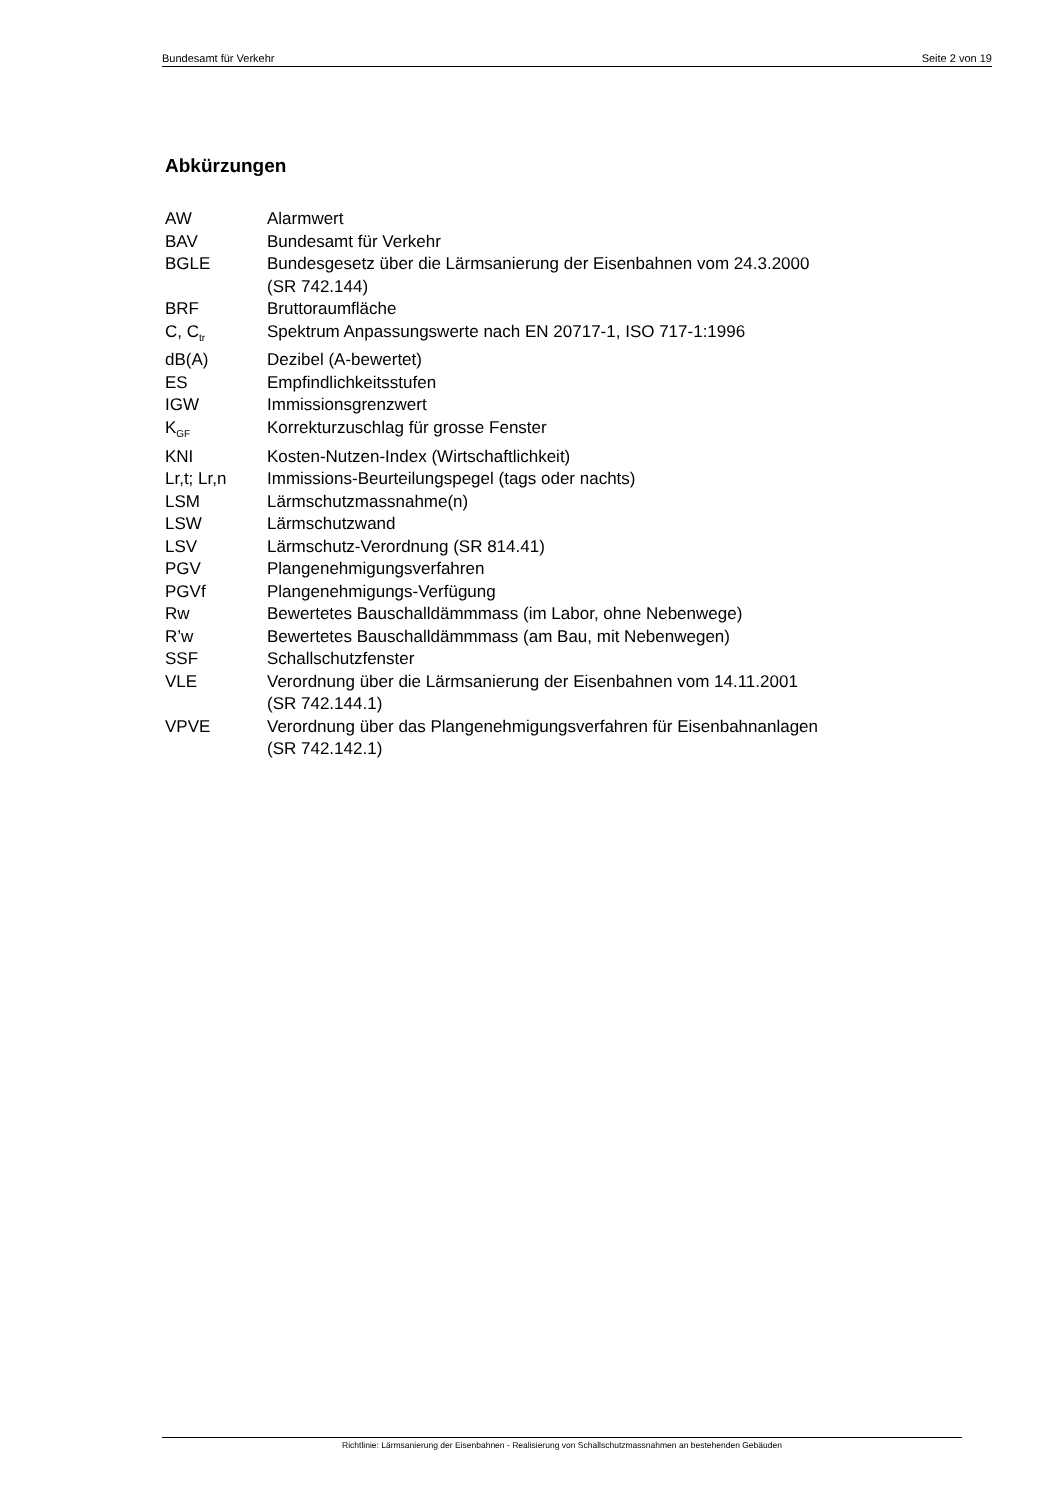Bundesamt für Verkehr Seite 2 von 19
Abkürzungen
| AW | Alarmwert |
| BAV | Bundesamt für Verkehr |
| BGLE | Bundesgesetz über die Lärmsanierung der Eisenbahnen vom 24.3.2000 (SR 742.144) |
| BRF | Bruttoraumfläche |
| C, C<sub>tr</sub> | Spektrum Anpassungswerte nach EN 20717-1, ISO 717-1:1996 |
| dB(A) | Dezibel (A-bewertet) |
| ES | Empfindlichkeitsstufen |
| IGW | Immissionsgrenzwert |
| K<sub>GF</sub> | Korrekturzuschlag für grosse Fenster |
| KNI | Kosten-Nutzen-Index (Wirtschaftlichkeit) |
| Lr,t; Lr,n | Immissions-Beurteilungspegel (tags oder nachts) |
| LSM | Lärmschutzmassnahme(n) |
| LSW | Lärmschutzwand |
| LSV | Lärmschutz-Verordnung (SR 814.41) |
| PGV | Plangenehmigungsverfahren |
| PGVf | Plangenehmigungs-Verfügung |
| Rw | Bewertetes Bauschalldämmmass (im Labor, ohne Nebenwege) |
| R’w | Bewertetes Bauschalldämmmass (am Bau, mit Nebenwegen) |
| SSF | Schallschutzfenster |
| VLE | Verordnung über die Lärmsanierung der Eisenbahnen vom 14.11.2001 (SR 742.144.1) |
| VPVE | Verordnung über das Plangenehmigungsverfahren für Eisenbahnanlagen (SR 742.142.1) |
Richtlinie: Lärmsanierung der Eisenbahnen - Realisierung von Schallschutzmassnahmen an bestehenden Gebäuden